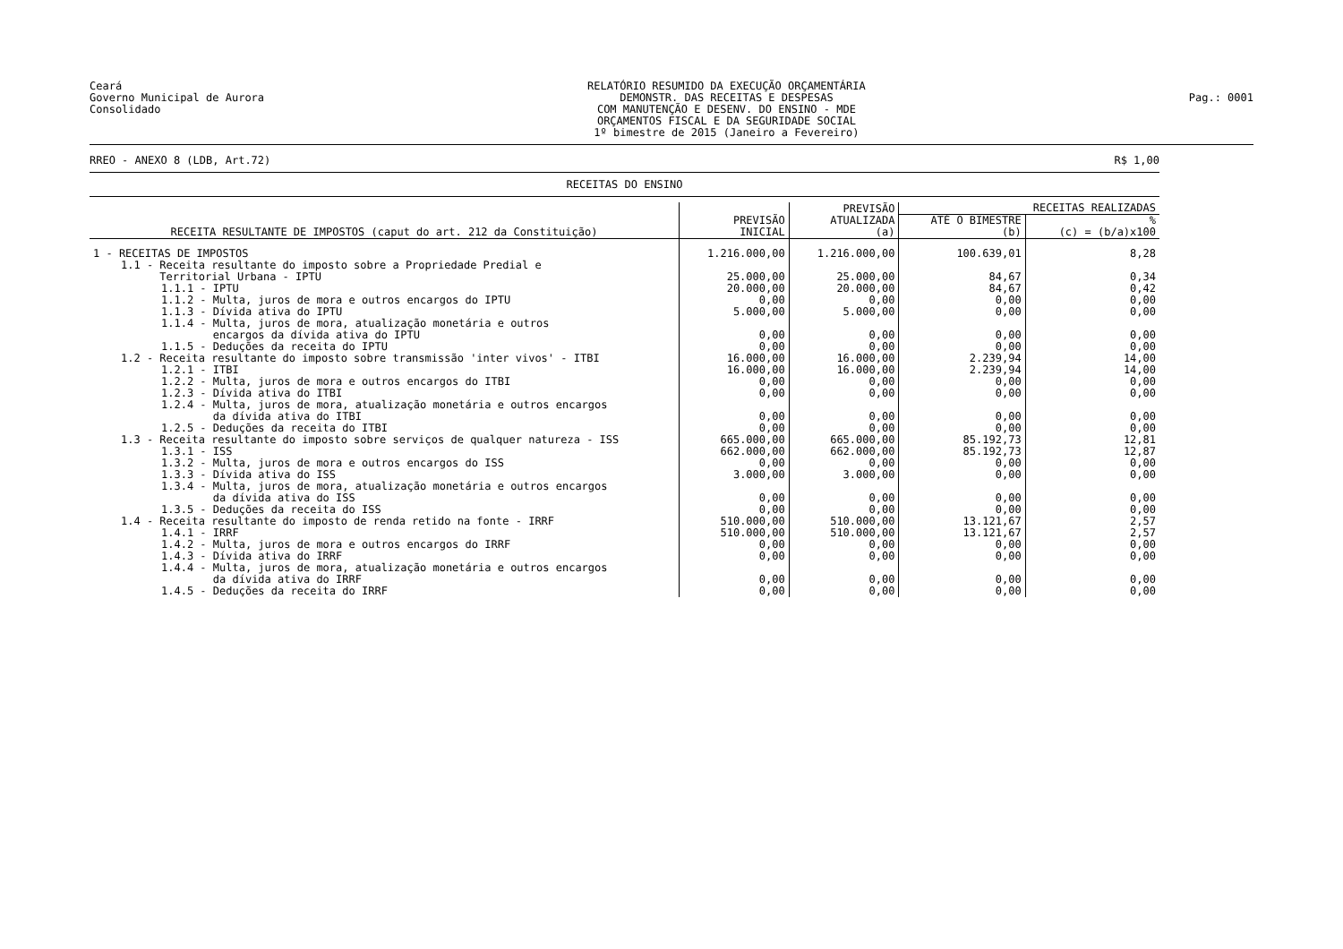Ceará
Governo Municipal de Aurora
Consolidado
RELATÓRIO RESUMIDO DA EXECUÇÃO ORÇAMENTÁRIA
DEMONSTR. DAS RECEITAS E DESPESAS
COM MANUTENÇÃO E DESENV. DO ENSINO - MDE
ORÇAMENTOS FISCAL E DA SEGURIDADE SOCIAL
1º bimestre de 2015 (Janeiro a Fevereiro)
Pag.: 0001
RREO - ANEXO 8 (LDB, Art.72) R$ 1,00
RECEITAS DO ENSINO
| RECEITA RESULTANTE DE IMPOSTOS (caput do art. 212 da Constituição) | PREVISÃO INICIAL | PREVISÃO ATUALIZADA (a) | RECEITAS REALIZADAS | |
| --- | --- | --- | --- | --- |
| | | | ATÉ O BIMESTRE (b) | % (c) = (b/a)x100 |
| 1 - RECEITAS DE IMPOSTOS | 1.216.000,00 | 1.216.000,00 | 100.639,01 | 8,28 |
| 1.1 - Receita resultante do imposto sobre a Propriedade Predial e Territorial Urbana - IPTU | 25.000,00 | 25.000,00 | 84,67 | 0,34 |
| 1.1.1 - IPTU | 20.000,00 | 20.000,00 | 84,67 | 0,42 |
| 1.1.2 - Multa, juros de mora e outros encargos do IPTU | 0,00 | 0,00 | 0,00 | 0,00 |
| 1.1.3 - Dívida ativa do IPTU | 5.000,00 | 5.000,00 | 0,00 | 0,00 |
| 1.1.4 - Multa, juros de mora, atualização monetária e outros encargos da dívida ativa do IPTU | 0,00 | 0,00 | 0,00 | 0,00 |
| 1.1.5 - Deduções da receita do IPTU | 0,00 | 0,00 | 0,00 | 0,00 |
| 1.2 - Receita resultante do imposto sobre transmissão 'inter vivos' - ITBI | 16.000,00 | 16.000,00 | 2.239,94 | 14,00 |
| 1.2.1 - ITBI | 16.000,00 | 16.000,00 | 2.239,94 | 14,00 |
| 1.2.2 - Multa, juros de mora e outros encargos do ITBI | 0,00 | 0,00 | 0,00 | 0,00 |
| 1.2.3 - Dívida ativa do ITBI | 0,00 | 0,00 | 0,00 | 0,00 |
| 1.2.4 - Multa, juros de mora, atualização monetária e outros encargos da dívida ativa do ITBI | 0,00 | 0,00 | 0,00 | 0,00 |
| 1.2.5 - Deduções da receita do ITBI | 0,00 | 0,00 | 0,00 | 0,00 |
| 1.3 - Receita resultante do imposto sobre serviços de qualquer natureza - ISS | 665.000,00 | 665.000,00 | 85.192,73 | 12,81 |
| 1.3.1 - ISS | 662.000,00 | 662.000,00 | 85.192,73 | 12,87 |
| 1.3.2 - Multa, juros de mora e outros encargos do ISS | 0,00 | 0,00 | 0,00 | 0,00 |
| 1.3.3 - Dívida ativa do ISS | 3.000,00 | 3.000,00 | 0,00 | 0,00 |
| 1.3.4 - Multa, juros de mora, atualização monetária e outros encargos da dívida ativa do ISS | 0,00 | 0,00 | 0,00 | 0,00 |
| 1.3.5 - Deduções da receita do ISS | 0,00 | 0,00 | 0,00 | 0,00 |
| 1.4 - Receita resultante do imposto de renda retido na fonte - IRRF | 510.000,00 | 510.000,00 | 13.121,67 | 2,57 |
| 1.4.1 - IRRF | 510.000,00 | 510.000,00 | 13.121,67 | 2,57 |
| 1.4.2 - Multa, juros de mora e outros encargos do IRRF | 0,00 | 0,00 | 0,00 | 0,00 |
| 1.4.3 - Dívida ativa do IRRF | 0,00 | 0,00 | 0,00 | 0,00 |
| 1.4.4 - Multa, juros de mora, atualização monetária e outros encargos da dívida ativa do IRRF | 0,00 | 0,00 | 0,00 | 0,00 |
| 1.4.5 - Deduções da receita do IRRF | 0,00 | 0,00 | 0,00 | 0,00 |